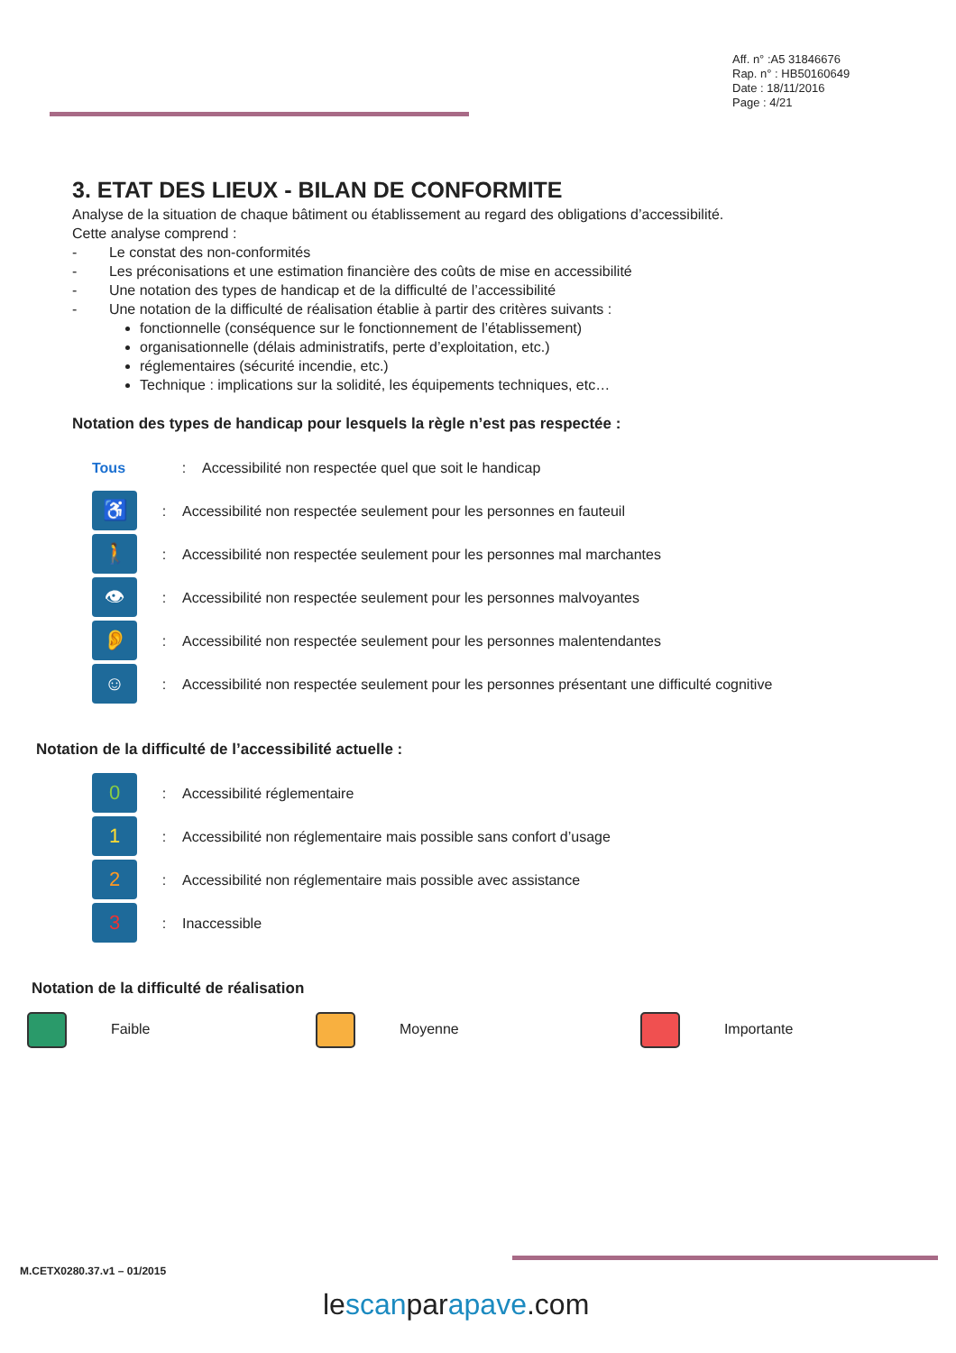Aff. n° :A5 31846676
Rap. n° : HB50160649
Date : 18/11/2016
Page : 4/21
3. ETAT DES LIEUX - BILAN DE CONFORMITE
Analyse de la situation de chaque bâtiment ou établissement au regard des obligations d’accessibilité.
Cette analyse comprend :
- Le constat des non-conformités
- Les préconisations et une estimation financière des coûts de mise en accessibilité
- Une notation des types de handicap et de la difficulté de l’accessibilité
- Une notation de la difficulté de réalisation établie à partir des critères suivants :
fonctionnelle (conséquence sur le fonctionnement de l’établissement)
organisationnelle (délais administratifs, perte d’exploitation, etc.)
réglementaires (sécurité incendie, etc.)
Technique : implications sur la solidité, les équipements techniques, etc…
Notation des types de handicap pour lesquels la règle n’est pas respectée :
Tous: Accessibilité non respectée quel que soit le handicap
♿: Accessibilité non respectée seulement pour les personnes en fauteuil
🚶: Accessibilité non respectée seulement pour les personnes mal marchantes
👁: Accessibilité non respectée seulement pour les personnes malvoyantes
👂: Accessibilité non respectée seulement pour les personnes malentendantes
☺: Accessibilité non respectée seulement pour les personnes présentant une difficulté cognitive
Notation de la difficulté de l’accessibilité actuelle :
0: Accessibilité réglementaire
1: Accessibilité non réglementaire mais possible sans confort d’usage
2: Accessibilité non réglementaire mais possible avec assistance
3: Inaccessible
Notation de la difficulté de réalisation
Faible Moyenne Importante
M.CETX0280.37.v1 – 01/2015
lescanparapave.com